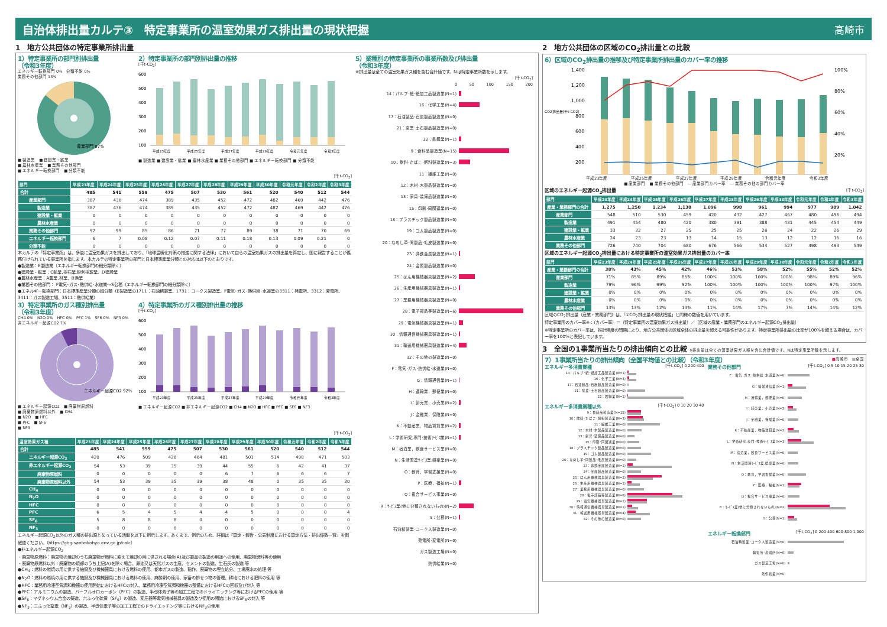自治体排出量カルテ③　特定事業所の温室効果ガス排出量の現状把握
高崎市
1　地方公共団体の特定事業所排出量
1）特定事業所の部門別排出量
（令和3年度）
エネルギー転換部門 0%　分類不能 0%
業務その他部門 13%
産業部門 87%
■ 製造業　■ 建設業・鉱業
■ 農林水産業　■ 業務その他部門
■ エネルギー転換部門　■ 分類不能
2）特定事業所の部門別排出量の推移
[千t-CO<sub>2</sub>]
600
500
400
300
200
100
平成23年度
平成25年度
平成27年度
平成29年度
令和元年度
令和3年度
■ 製造業 ■ 建設業・鉱業 ■ 農林水産業 ■ 業務その他部門 ■ エネルギー転換部門 ■ 分類不能
[千t-CO<sub>2</sub>]
| 部門 | 平成23年度 | 平成24年度 | 平成25年度 | 平成26年度 | 平成27年度 | 平成28年度 | 平成29年度 | 平成30年度 | 令和元年度 | 令和2年度 | 令和3年度 |
| --- | --- | --- | --- | --- | --- | --- | --- | --- | --- | --- | --- |
| 合計 | 485 | 541 | 559 | 475 | 507 | 530 | 561 | 520 | 540 | 512 | 544 |
| 産業部門 | 387 | 436 | 474 | 389 | 435 | 452 | 472 | 482 | 469 | 442 | 476 |
| 製造業 | 387 | 436 | 474 | 389 | 435 | 452 | 472 | 482 | 469 | 442 | 476 |
| 建設業・鉱業 | 0 | 0 | 0 | 0 | 0 | 0 | 0 | 0 | 0 | 0 | 0 |
| 農林水産業 | 0 | 0 | 0 | 0 | 0 | 0 | 0 | 0 | 0 | 0 | 0 |
| 業務その他部門 | 92 | 99 | 85 | 86 | 71 | 77 | 89 | 38 | 71 | 70 | 69 |
| エネルギー転換部門 | 6 | 7 | 0.08 | 0.12 | 0.07 | 0.11 | 0.18 | 0.13 | 0.09 | 0.21 | 0 |
| 分類不能 | 0 | 0 | 0 | 0 | 0 | 0 | 0 | 0 | 0 | 0 | 0 |
本カルテの「特定事業所」は、多量に温室効果ガスを排出しており、「地球温暖化対策の推進に関する法律」において自らの温室効果ガスの排出量を算定し、国に報告することが義務付けられている事業所を指します。本カルテの特定事業所の部門と日本標準産業分類との対応は以下のとおりです。
●製造業：E製造業（エネルギー転換部門の細分類除く）
●建設業・鉱業：C鉱業,採石業,砂利採取業、D建設業
●農林水産業：A農業,林業、B漁業
●業務その他部門： F電気･ガス･熱供給･水道業～S公務（エネルギー転換部門の細分類除く）
●エネルギー転換部門：日本標準産業分類の細分類（E製造業の1711：石油精製業、1731：コークス製造業、F電気･ガス･熱供給･水道業の3311：発電所、3312：変電所、3411：ガス製造工場、3511：熱供給業）
3）特定事業所のガス種別排出量
（令和3年度）
CH4 0%　N2O 0%　HFC 0%　PFC 1%　SF6 0%　NF3 0%
非エネルギー起源CO2 7%
エネルギー起源CO2 92%
■ エネルギー起源CO2　■ 廃棄物原燃料
■ 廃棄物原燃料以外　■ CH4
■ N2O　■ HFC
■ PFC　■ SF6
■ NF3
4）特定事業所のガス種別排出量の推移
[千t-CO<sub>2</sub>]
600
500
400
300
200
100
平成23年度
平成25年度
平成27年度
平成29年度
令和元年度
令和3年度
■ エネルギー起源CO2 ■ 非エネルギー起源CO2 ■ CH4 ■ N2O ■ HFC ■ PFC ■ SF6 ■ NF3
[千t-CO<sub>2</sub>]
| 温室効果ガス種 | 平成23年度 | 平成24年度 | 平成25年度 | 平成26年度 | 平成27年度 | 平成28年度 | 平成29年度 | 平成30年度 | 令和元年度 | 令和2年度 | 令和3年度 |
| --- | --- | --- | --- | --- | --- | --- | --- | --- | --- | --- | --- |
| 合計 | 485 | 541 | 559 | 475 | 507 | 530 | 561 | 520 | 540 | 512 | 544 |
| エネルギー起源CO<sub>2</sub> | 420 | 476 | 509 | 426 | 464 | 481 | 501 | 514 | 498 | 471 | 503 |
| 非エネルギー起源CO<sub>2</sub> | 54 | 53 | 39 | 35 | 39 | 44 | 55 | 6 | 42 | 41 | 37 |
| 廃棄物原燃料 | 0 | 0 | 0 | 0 | 0 | 6 | 7 | 6 | 6 | 6 | 7 |
| 廃棄物原燃料以外 | 54 | 53 | 39 | 35 | 39 | 38 | 48 | 0 | 35 | 35 | 30 |
| CH<sub>4</sub> | 0 | 0 | 0 | 0 | 0 | 0 | 0 | 0 | 0 | 0 | 0 |
| N<sub>2</sub>O | 0 | 0 | 0 | 0 | 0 | 0 | 0 | 0 | 0 | 0 | 0 |
| HFC | 0 | 0 | 0 | 0 | 0 | 0 | 0 | 0 | 0 | 0 | 0 |
| PFC | 6 | 5 | 4 | 5 | 4 | 4 | 5 | 0 | 0 | 0 | 4 |
| SF<sub>6</sub> | 5 | 8 | 8 | 8 | 0 | 0 | 0 | 0 | 0 | 0 | 0 |
| NF<sub>3</sub> | 0 | 0 | 0 | 0 | 0 | 0 | 0 | 0 | 0 | 0 | 0 |
エネルギー起源CO<sub>2</sub>以外のガス種の排出源となっている活動を以下に例示します。あくまで、例示のため、詳細は「算定・報告・公表制度における算定方法・排出係数一覧」を御確認ください。（https://ghg-santeikohyo.env.go.jp/calc）
●非エネルギー起源CO<sub>2</sub>
・廃棄物原燃料：廃棄物の焼却のうち廃棄物が燃料に変えて焼却の用に供される場合(A)及び製品の製造の用途への使用、廃棄物燃料等の使用
・廃棄物原燃料以外：廃棄物の焼却のうち上記(A)を除く場合、原油又は天然ガスの生産、セメントの製造、生石灰の製造 等
●CH<sub>4</sub>：燃料の燃焼の用に供する施設及び機械器具における燃料の使用、都市ガスの製造、稲作、廃棄物の埋立処分、工場廃水の処理 等
●N<sub>2</sub>O：燃料の燃焼の用に供する施設及び機械器具における燃料の使用、麻酔剤の使用、家畜の排せつ物の管理、耕地における肥料の使用 等
●HFC：業務用冷凍空気調和機器の使用開始におけるHFCの封入、業務用冷凍空気調和機器の整備におけるHFCの回収及び封入 等
●PFC：アルミニウムの製造、パーフルオロカーボン（PFC）の製造、半導体素子等の加工工程でのドライエッチング等におけるPFCの使用 等
●SF<sub>6</sub>：マグネシウム合金の鋳造、六ふっ化硫黄（SF<sub>6</sub>）の製造、変圧器等電気機械器具の製造及び使用の開始におけるSF<sub>6</sub>の封入 等
●NF<sub>3</sub>：三ふっ化窒素（NF<sub>3</sub>）の製造、半導体素子等の加工工程でのドライエッチング等におけるNF<sub>3</sub>の使用
5）業種別の特定事業所の事業所数及び排出量
（令和3年度）
※排出量は全ての温室効果ガス種を含む合計値です。Nは特定事業所数を示します。
[千t-CO<sub>2</sub>]
0 50 100 150 200
14：パルプ･紙･紙加工品製造業(N=1)
16：化学工業(N=4)
17：石油製品･石炭製品製造業(N=0)
21：窯業･土石製品製造業(N=0)
22：鉄鋼業(N=1)
9：食料品製造業(N=15)
10：飲料･たばこ･飼料製造業(N=3)
11：繊維工業(N=0)
12：木材･木製品製造業(N=0)
13：家具･装備品製造業(N=0)
15：印刷･同関連業(N=0)
18：プラスチック製品製造業(N=0)
19：ゴム製品製造業(N=0)
20：なめし革･同製品･毛皮製造業(N=0)
23：非鉄金属製造業(N=1)
24：金属製品製造業(N=0)
25：はん用機械器具製造業(N=2)
26：生産用機械器具製造業(N=1)
27：業務用機械器具製造業(N=0)
28：電子部品等製造業(N=6)
29：電気機械器具製造業(N=1)
30：情報通信機械器具製造業(N=1)
31：輸送用機械器具製造業(N=4)
32：その他の製造業(N=0)
F：電気･ガス･熱供給･水道業(N=0)
G：情報通信業(N=1)
H：運輸業，郵便業(N=0)
I：卸売業，小売業(N=2)
J：金融業，保険業(N=0)
K：不動産業，物品賃貸業(N=2)
L：学術研究,専門･技術ｻｰﾋﾞｽ業(N=1)
M：宿泊業，飲食サービス業(N=0)
N：生活関連ｻｰﾋﾞｽ業,娯楽業(N=0)
O：教育，学習支援業(N=0)
P：医療，福祉(N=1)
Q：複合サービス事業(N=0)
R：ｻｰﾋﾞｽ業(他に分類されないもの)(N=2)
S：公務(N=1)
石油精製業･コークス製造業(N=0)
発電所･変電所(N=0)
ガス製造工場(N=0)
熱供給業(N=0)
2　地方公共団体の区域のCO<sub>2</sub>排出量との比較
6）区域のCO<sub>2</sub>排出量の推移及び特定事業所排出量のカバー率の推移
CO2排出量[千t-CO2]
1,400
1,200
1,000
800
600
400
200
100%
80%
60%
40%
20%
平成23年度 平成25年度 平成27年度 平成29年度 令和元年度 令和3年度
■ 産業部門　■ 業務その他部門　― 産業部門カバー率　― 業務その他の部門カバー率
区域のエネルギー起源CO<sub>2</sub>排出量 [千t-CO<sub>2</sub>]
| 部門 | 平成23年度 | 平成24年度 | 平成25年度 | 平成26年度 | 平成27年度 | 平成28年度 | 平成29年度 | 平成30年度 | 令和元年度 | 令和2年度 | 令和3年度 |
| --- | --- | --- | --- | --- | --- | --- | --- | --- | --- | --- | --- |
| 産業・業務部門の合計 | 1,275 | 1,250 | 1,234 | 1,138 | 1,096 | 998 | 961 | 994 | 977 | 989 | 1,042 |
| 産業部門 | 548 | 510 | 530 | 459 | 420 | 432 | 427 | 467 | 480 | 496 | 494 |
| 製造業 | 491 | 454 | 480 | 420 | 380 | 391 | 388 | 431 | 445 | 454 | 449 |
| 建設業・鉱業 | 33 | 32 | 27 | 25 | 25 | 25 | 26 | 24 | 22 | 26 | 29 |
| 農林水産業 | 24 | 23 | 23 | 13 | 14 | 15 | 13 | 12 | 12 | 16 | 16 |
| 業務その他部門 | 726 | 740 | 704 | 680 | 676 | 566 | 534 | 527 | 498 | 493 | 549 |
区域のエネルギー起源CO<sub>2</sub>排出量における特定事業所の温室効果ガス排出量のカバー率
| 部門 | 平成23年度 | 平成24年度 | 平成25年度 | 平成26年度 | 平成27年度 | 平成28年度 | 平成29年度 | 平成30年度 | 令和元年度 | 令和2年度 | 令和3年度 |
| --- | --- | --- | --- | --- | --- | --- | --- | --- | --- | --- | --- |
| 産業・業務部門の合計 | 38% | 43% | 45% | 42% | 46% | 53% | 58% | 52% | 55% | 52% | 52% |
| 産業部門 | 71% | 85% | 89% | 85% | 100% | 100% | 100% | 100% | 98% | 89% | 96% |
| 製造業 | 79% | 96% | 99% | 92% | 100% | 100% | 100% | 100% | 100% | 97% | 100% |
| 建設業・鉱業 | 0% | 0% | 0% | 0% | 0% | 0% | 0% | 0% | 0% | 0% | 0% |
| 農林水産業 | 0% | 0% | 0% | 0% | 0% | 0% | 0% | 0% | 0% | 0% | 0% |
| 業務その他部門 | 13% | 13% | 12% | 13% | 11% | 14% | 17% | 7% | 14% | 14% | 12% |
区域のCO<sub>2</sub>排出量（産業・業務部門）は、「①CO<sub>2</sub>排出量の現状把握」と同様の数値を用いています。
特定事業所のカバー率※：（カバー率）＝（特定事業所の温室効果ガス排出量）／（区域の産業・業務部門のエネルギー起源CO<sub>2</sub>排出量）
※特定事業所のカバー率は、推計精度の問題により、地方公共団体の区域全体の排出量を超える可能性があります。特定事業所排出量の比率が100%を超える場合は、カバー率を100%と表記しています。
3　全国の1事業所当たりの排出傾向との比較 ※排出量は全ての温室効果ガス種を含む合計値です。Nは特定事業所数を示します。
7）1事業所当たりの排出傾向（全国平均値との比較）（令和3年度）
■高崎市　■全国
エネルギー多消費業種 [千t-CO<sub>2</sub>] 0 200 400
14：パルプ･紙･紙加工品製造業(N=1)
16：化学工業(N=4)
17：石油製品･石炭製品製造業(N=0)
21：窯業･土石製品製造業(N=0)
22：鉄鋼業(N=1)
エネルギー多消費業種以外 [千t-CO<sub>2</sub>] 0 10 20 30 40
9：食料品製造業(N=15)
10：飲料･たばこ･飼料製造業(N=3)
11：繊維工業(N=0)
12：木材･木製品製造業(N=0)
13：家具･装備品製造業(N=0)
15：印刷･同関連業(N=0)
18：プラスチック製品製造業(N=0)
19：ゴム製品製造業(N=0)
20：なめし革･同製品･毛皮製造業(N=0)
23：非鉄金属製造業(N=1)
24：金属製品製造業(N=0)
25：はん用機械器具製造業(N=2)
26：生産用機械器具製造業(N=1)
27：業務用機械器具製造業(N=0)
28：電子部品等製造業(N=6)
29：電気機械器具製造業(N=1)
30：情報通信機械器具製造業(N=1)
31：輸送用機械器具製造業(N=4)
32：その他の製造業(N=0)
業務その他部門 [千t-CO<sub>2</sub>] 0 5 10 15 20 25 30
F：電気･ガス･熱供給･水道業(N=0)
G：情報通信業(N=1)
H：運輸業，郵便業(N=0)
I：卸売業，小売業(N=2)
J：金融業，保険業(N=0)
K：不動産業，物品賃貸業(N=2)
L：学術研究,専門･技術ｻｰﾋﾞｽ業(N=1)
M：宿泊業，飲食サービス業(N=0)
N：生活関連ｻｰﾋﾞｽ業,娯楽業(N=0)
O：教育，学習支援業(N=0)
P：医療，福祉(N=1)
Q：複合サービス事業(N=0)
R：ｻｰﾋﾞｽ業(他に分類されないもの)(N=2)
S：公務(N=1)
エネルギー転換部門 [千t-CO<sub>2</sub>] 0 200 400 600 800 1,000
石油精製業･コークス製造業(N=0)
発電所･変電所(N=0)
ガス製造工場(N=0)
熱供給業(N=0)